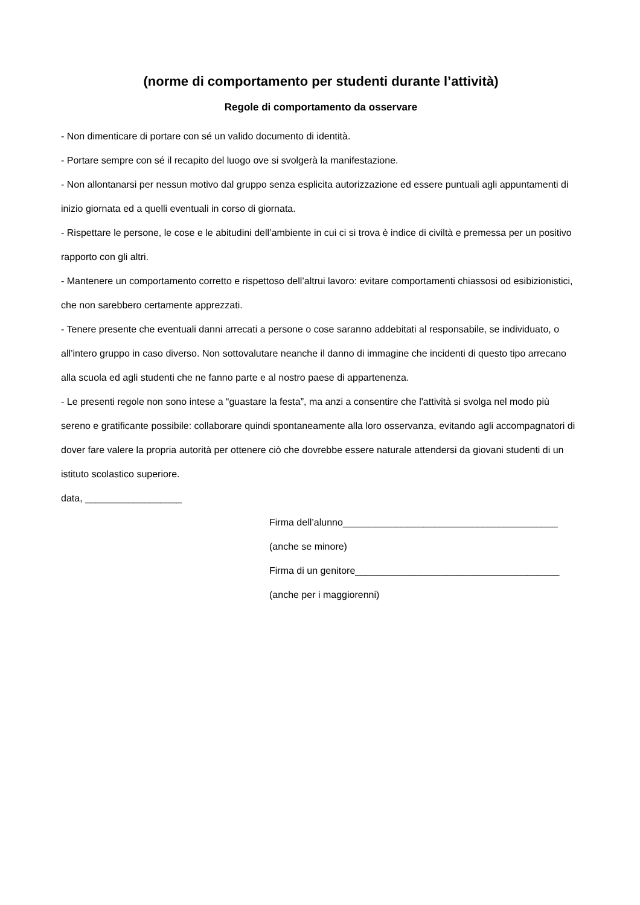(norme di comportamento per studenti durante l’attività)
Regole di comportamento da osservare
- Non dimenticare di portare con sé un valido documento di identità.
- Portare sempre con sé il recapito del luogo ove si svolgerà la manifestazione.
- Non allontanarsi per nessun motivo dal gruppo senza esplicita autorizzazione ed essere puntuali agli appuntamenti di inizio giornata ed a quelli eventuali in corso di giornata.
- Rispettare le persone, le cose e le abitudini dell’ambiente in cui ci si trova è indice di civiltà e premessa per un positivo rapporto con gli altri.
- Mantenere un comportamento corretto e rispettoso dell’altrui lavoro: evitare comportamenti chiassosi od esibizionistici, che non sarebbero certamente apprezzati.
- Tenere presente che eventuali danni arrecati a persone o cose saranno addebitati al responsabile, se individuato, o all’intero gruppo in caso diverso. Non sottovalutare neanche il danno di immagine che incidenti di questo tipo arrecano alla scuola ed agli studenti che ne fanno parte e al nostro paese di appartenenza.
- Le presenti regole non sono intese a “guastare la festa”, ma anzi a consentire che l'attività si svolga nel modo più sereno e gratificante possibile: collaborare quindi spontaneamente alla loro osservanza, evitando agli accompagnatori di dover fare valere la propria autorità per ottenere ciò che dovrebbe essere naturale attendersi da giovani studenti di un istituto scolastico superiore.
data, __________________
Firma dell’alunno________________________________________
(anche se minore)
Firma di un genitore______________________________________
(anche per i maggiorenni)